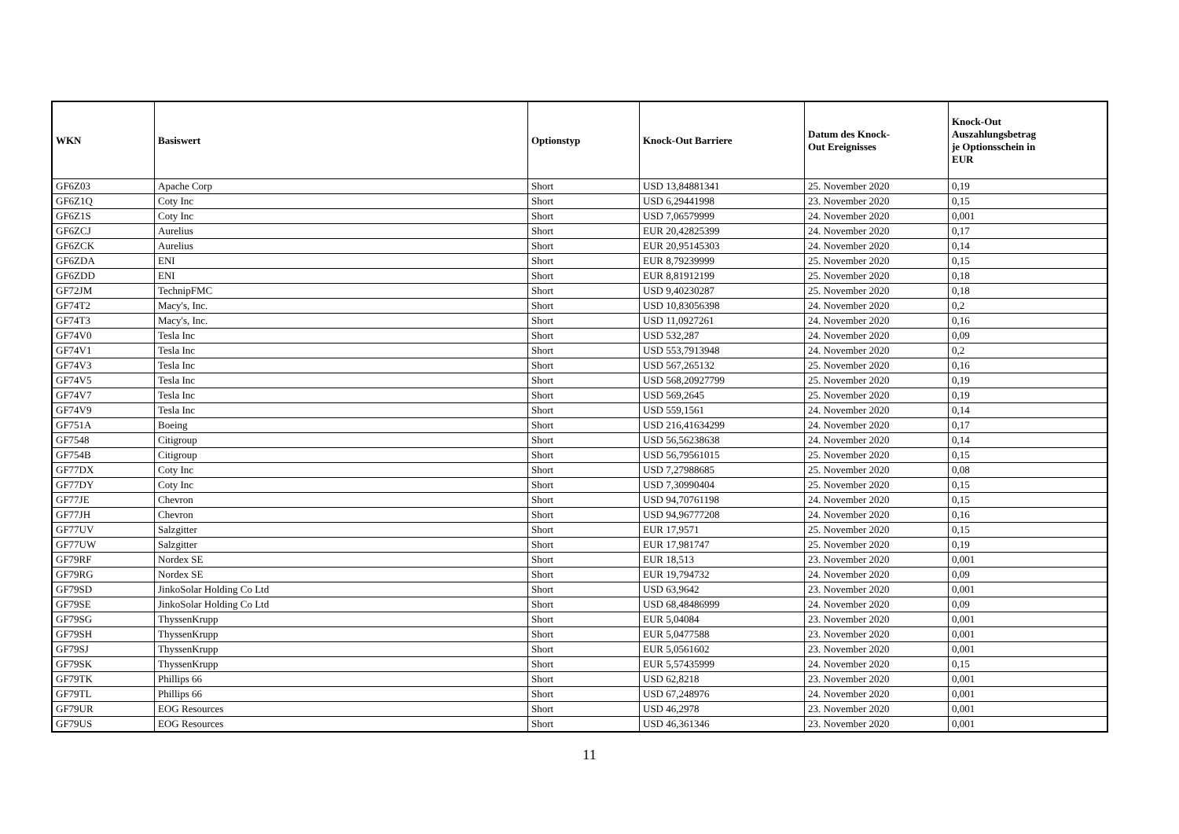| WKN | Basiswert | Optionstyp | Knock-Out Barriere | Datum des Knock- Out Ereignisses | Knock-Out Auszahlungsbetrag je Optionsschein in EUR |
| --- | --- | --- | --- | --- | --- |
| GF6Z03 | Apache Corp | Short | USD 13,84881341 | 25. November 2020 | 0,19 |
| GF6Z1Q | Coty Inc | Short | USD 6,29441998 | 23. November 2020 | 0,15 |
| GF6Z1S | Coty Inc | Short | USD 7,06579999 | 24. November 2020 | 0,001 |
| GF6ZCJ | Aurelius | Short | EUR 20,42825399 | 24. November 2020 | 0,17 |
| GF6ZCK | Aurelius | Short | EUR 20,95145303 | 24. November 2020 | 0,14 |
| GF6ZDA | ENI | Short | EUR 8,79239999 | 25. November 2020 | 0,15 |
| GF6ZDD | ENI | Short | EUR 8,81912199 | 25. November 2020 | 0,18 |
| GF72JM | TechnipFMC | Short | USD 9,40230287 | 25. November 2020 | 0,18 |
| GF74T2 | Macy's, Inc. | Short | USD 10,83056398 | 24. November 2020 | 0,2 |
| GF74T3 | Macy's, Inc. | Short | USD 11,0927261 | 24. November 2020 | 0,16 |
| GF74V0 | Tesla Inc | Short | USD 532,287 | 24. November 2020 | 0,09 |
| GF74V1 | Tesla Inc | Short | USD 553,7913948 | 24. November 2020 | 0,2 |
| GF74V3 | Tesla Inc | Short | USD 567,265132 | 25. November 2020 | 0,16 |
| GF74V5 | Tesla Inc | Short | USD 568,20927799 | 25. November 2020 | 0,19 |
| GF74V7 | Tesla Inc | Short | USD 569,2645 | 25. November 2020 | 0,19 |
| GF74V9 | Tesla Inc | Short | USD 559,1561 | 24. November 2020 | 0,14 |
| GF751A | Boeing | Short | USD 216,41634299 | 24. November 2020 | 0,17 |
| GF7548 | Citigroup | Short | USD 56,56238638 | 24. November 2020 | 0,14 |
| GF754B | Citigroup | Short | USD 56,79561015 | 25. November 2020 | 0,15 |
| GF77DX | Coty Inc | Short | USD 7,27988685 | 25. November 2020 | 0,08 |
| GF77DY | Coty Inc | Short | USD 7,30990404 | 25. November 2020 | 0,15 |
| GF77JE | Chevron | Short | USD 94,70761198 | 24. November 2020 | 0,15 |
| GF77JH | Chevron | Short | USD 94,96777208 | 24. November 2020 | 0,16 |
| GF77UV | Salzgitter | Short | EUR 17,9571 | 25. November 2020 | 0,15 |
| GF77UW | Salzgitter | Short | EUR 17,981747 | 25. November 2020 | 0,19 |
| GF79RF | Nordex SE | Short | EUR 18,513 | 23. November 2020 | 0,001 |
| GF79RG | Nordex SE | Short | EUR 19,794732 | 24. November 2020 | 0,09 |
| GF79SD | JinkoSolar Holding Co Ltd | Short | USD 63,9642 | 23. November 2020 | 0,001 |
| GF79SE | JinkoSolar Holding Co Ltd | Short | USD 68,48486999 | 24. November 2020 | 0,09 |
| GF79SG | ThyssenKrupp | Short | EUR 5,04084 | 23. November 2020 | 0,001 |
| GF79SH | ThyssenKrupp | Short | EUR 5,0477588 | 23. November 2020 | 0,001 |
| GF79SJ | ThyssenKrupp | Short | EUR 5,0561602 | 23. November 2020 | 0,001 |
| GF79SK | ThyssenKrupp | Short | EUR 5,57435999 | 24. November 2020 | 0,15 |
| GF79TK | Phillips 66 | Short | USD 62,8218 | 23. November 2020 | 0,001 |
| GF79TL | Phillips 66 | Short | USD 67,248976 | 24. November 2020 | 0,001 |
| GF79UR | EOG Resources | Short | USD 46,2978 | 23. November 2020 | 0,001 |
| GF79US | EOG Resources | Short | USD 46,361346 | 23. November 2020 | 0,001 |
11